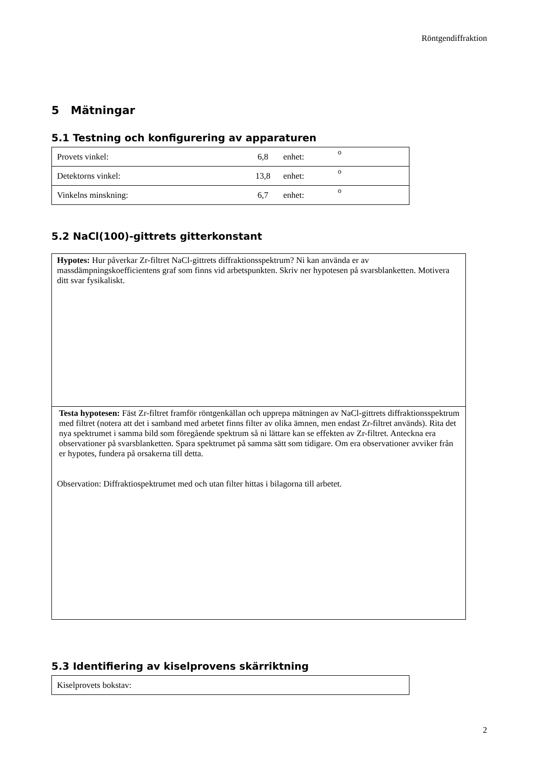Röntgendiffraktion
5 Mätningar
5.1 Testning och konfigurering av apparaturen
| Provets vinkel: | 6,8 | enhet: | <sup>o</sup> |
| Detektorns vinkel: | 13,8 | enhet: | <sup>o</sup> |
| Vinkelns minskning: | 6,7 | enhet: | <sup>o</sup> |
5.2 NaCl(100)-gittrets gitterkonstant
Hypotes: Hur påverkar Zr-filtret NaCl-gittrets diffraktionsspektrum? Ni kan använda er av massdämpningskoefficientens graf som finns vid arbetspunkten. Skriv ner hypotesen på svarsblanketten. Motivera ditt svar fysikaliskt.
Testa hypotesen: Fäst Zr-filtret framför röntgenkällan och upprepa mätningen av NaCl-gittrets diffraktionsspektrum med filtret (notera att det i samband med arbetet finns filter av olika ämnen, men endast Zr-filtret används). Rita det nya spektrumet i samma bild som föregående spektrum så ni lättare kan se effekten av Zr-filtret. Anteckna era observationer på svarsblanketten. Spara spektrumet på samma sätt som tidigare. Om era observationer avviker från er hypotes, fundera på orsakerna till detta.
Observation: Diffraktiospektrumet med och utan filter hittas i bilagorna till arbetet.
5.3 Identifiering av kiselprovens skärriktning
| Kiselprovets bokstav: |
2